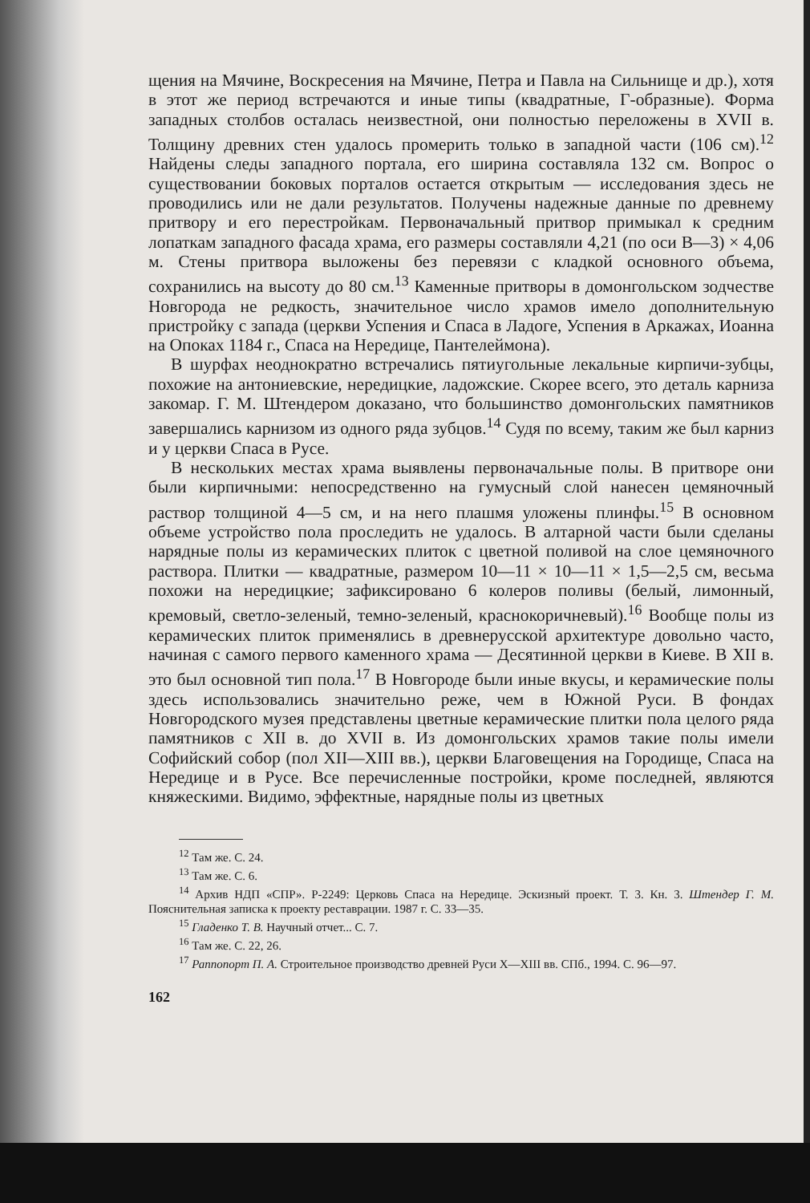щения на Мячине, Воскресения на Мячине, Петра и Павла на Сильнище и др.), хотя в этот же период встречаются и иные типы (квадратные, Г-образные). Форма западных столбов осталась неизвестной, они полностью переложены в XVII в. Толщину древних стен удалось промерить только в западной части (106 см).<sup>12</sup> Найдены следы западного портала, его ширина составляла 132 см. Вопрос о существовании боковых порталов остается открытым — исследования здесь не проводились или не дали результатов. Получены надежные данные по древнему притвору и его перестройкам. Первоначальный притвор примыкал к средним лопаткам западного фасада храма, его размеры составляли 4,21 (по оси В—3) × 4,06 м. Стены притвора выложены без перевязи с кладкой основного объема, сохранились на высоту до 80 см.<sup>13</sup> Каменные притворы в домонгольском зодчестве Новгорода не редкость, значительное число храмов имело дополнительную пристройку с запада (церкви Успения и Спаса в Ладоге, Успения в Аркажах, Иоанна на Опоках 1184 г., Спаса на Нередице, Пантелеймона).
В шурфах неоднократно встречались пятиугольные лекальные кирпичи-зубцы, похожие на антониевские, нередицкие, ладожские. Скорее всего, это деталь карниза закомар. Г. М. Штендером доказано, что большинство домонгольских памятников завершались карнизом из одного ряда зубцов.<sup>14</sup> Судя по всему, таким же был карниз и у церкви Спаса в Русе.
В нескольких местах храма выявлены первоначальные полы. В притворе они были кирпичными: непосредственно на гумусный слой нанесен цемяночный раствор толщиной 4—5 см, и на него плашмя уложены плинфы.<sup>15</sup> В основном объеме устройство пола проследить не удалось. В алтарной части были сделаны нарядные полы из керамических плиток с цветной поливой на слое цемяночного раствора. Плитки — квадратные, размером 10—11 × 10—11 × 1,5—2,5 см, весьма похожи на нередицкие; зафиксировано 6 колеров поливы (белый, лимонный, кремовый, светло-зеленый, темно-зеленый, краснокоричневый).<sup>16</sup> Вообще полы из керамических плиток применялись в древнерусской архитектуре довольно часто, начиная с самого первого каменного храма — Десятинной церкви в Киеве. В XII в. это был основной тип пола.<sup>17</sup> В Новгороде были иные вкусы, и керамические полы здесь использовались значительно реже, чем в Южной Руси. В фондах Новгородского музея представлены цветные керамические плитки пола целого ряда памятников с XII в. до XVII в. Из домонгольских храмов такие полы имели Софийский собор (пол XII—XIII вв.), церкви Благовещения на Городище, Спаса на Нередице и в Русе. Все перечисленные постройки, кроме последней, являются княжескими. Видимо, эффектные, нарядные полы из цветных
<sup>12</sup> Там же. С. 24.
<sup>13</sup> Там же. С. 6.
<sup>14</sup> Архив НДП «СПР». Р-2249: Церковь Спаса на Нередице. Эскизный проект. Т. 3. Кн. 3. Штендер Г. М. Пояснительная записка к проекту реставрации. 1987 г. С. 33—35.
<sup>15</sup> Гладенко Т. В. Научный отчет... С. 7.
<sup>16</sup> Там же. С. 22, 26.
<sup>17</sup> Раппопорт П. А. Строительное производство древней Руси X—XIII вв. СПб., 1994. С. 96—97.
162